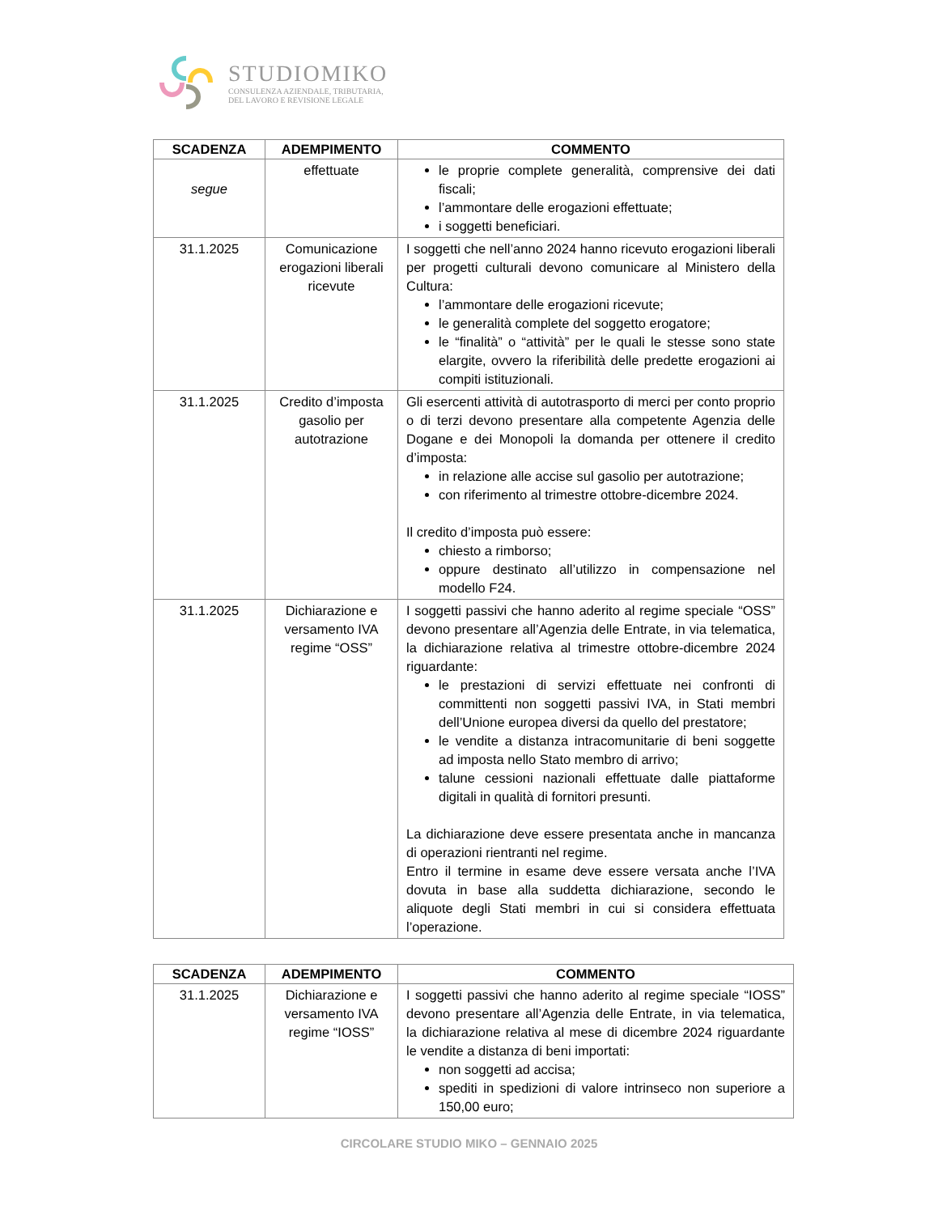STUDIOMIKO
CONSULENZA AZIENDALE, TRIBUTARIA,
DEL LAVORO E REVISIONE LEGALE
| SCADENZA | ADEMPIMENTO | COMMENTO |
| --- | --- | --- |
| segue | effettuate | le proprie complete generalità, comprensive dei dati fiscali; l’ammontare delle erogazioni effettuate; i soggetti beneficiari. |
| 31.1.2025 | Comunicazione erogazioni liberali ricevute | I soggetti che nell’anno 2024 hanno ricevuto erogazioni liberali per progetti culturali devono comunicare al Ministero della Cultura: l’ammontare delle erogazioni ricevute; le generalità complete del soggetto erogatore; le “finalità” o “attività” per le quali le stesse sono state elargite, ovvero la riferibilità delle predette erogazioni ai compiti istituzionali. |
| 31.1.2025 | Credito d’imposta gasolio per autotrazione | Gli esercenti attività di autotrasporto di merci per conto proprio o di terzi devono presentare alla competente Agenzia delle Dogane e dei Monopoli la domanda per ottenere il credito d’imposta: in relazione alle accise sul gasolio per autotrazione; con riferimento al trimestre ottobre-dicembre 2024. Il credito d’imposta può essere: chiesto a rimborso; oppure destinato all’utilizzo in compensazione nel modello F24. |
| 31.1.2025 | Dichiarazione e versamento IVA regime “OSS” | I soggetti passivi che hanno aderito al regime speciale “OSS” devono presentare all’Agenzia delle Entrate, in via telematica, la dichiarazione relativa al trimestre ottobre-dicembre 2024 riguardante: le prestazioni di servizi effettuate nei confronti di committenti non soggetti passivi IVA, in Stati membri dell’Unione europea diversi da quello del prestatore; le vendite a distanza intracomunitarie di beni soggette ad imposta nello Stato membro di arrivo; talune cessioni nazionali effettuate dalle piattaforme digitali in qualità di fornitori presunti. La dichiarazione deve essere presentata anche in mancanza di operazioni rientranti nel regime. Entro il termine in esame deve essere versata anche l’IVA dovuta in base alla suddetta dichiarazione, secondo le aliquote degli Stati membri in cui si considera effettuata l’operazione. |
| SCADENZA | ADEMPIMENTO | COMMENTO |
| --- | --- | --- |
| 31.1.2025 | Dichiarazione e versamento IVA regime “IOSS” | I soggetti passivi che hanno aderito al regime speciale “IOSS” devono presentare all’Agenzia delle Entrate, in via telematica, la dichiarazione relativa al mese di dicembre 2024 riguardante le vendite a distanza di beni importati: non soggetti ad accisa; spediti in spedizioni di valore intrinseco non superiore a 150,00 euro; |
CIRCOLARE STUDIO MIKO – GENNAIO 2025